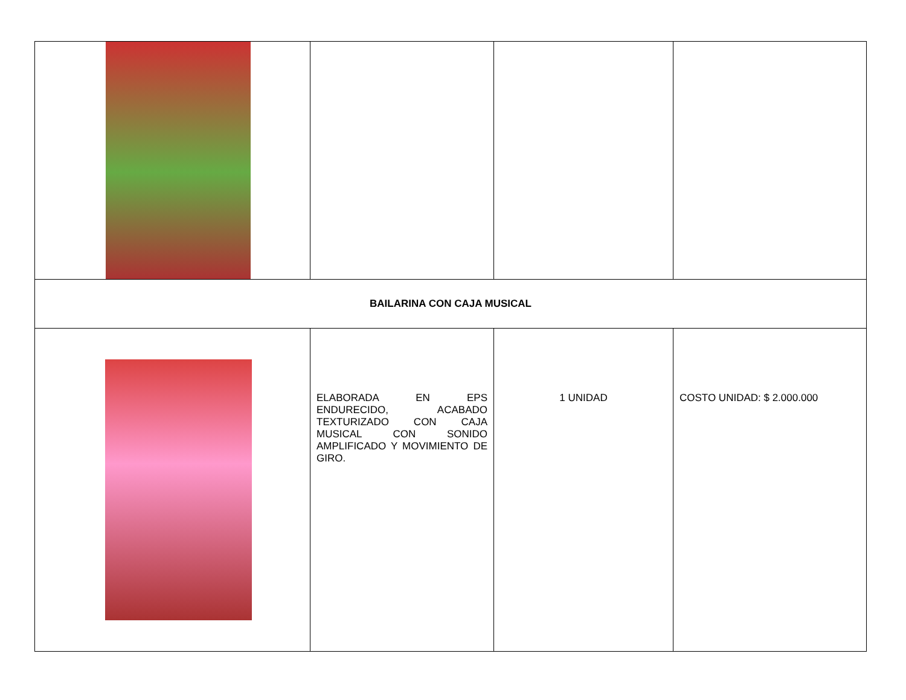| BAILARINA CON CAJA MUSICAL | | | |
| | ELABORADA EN EPS ENDURECIDO, ACABADO TEXTURIZADO CON CAJA MUSICAL CON SONIDO AMPLIFICADO Y MOVIMIENTO DE GIRO. | 1 UNIDAD | COSTO UNIDAD: $ 2.000.000 |